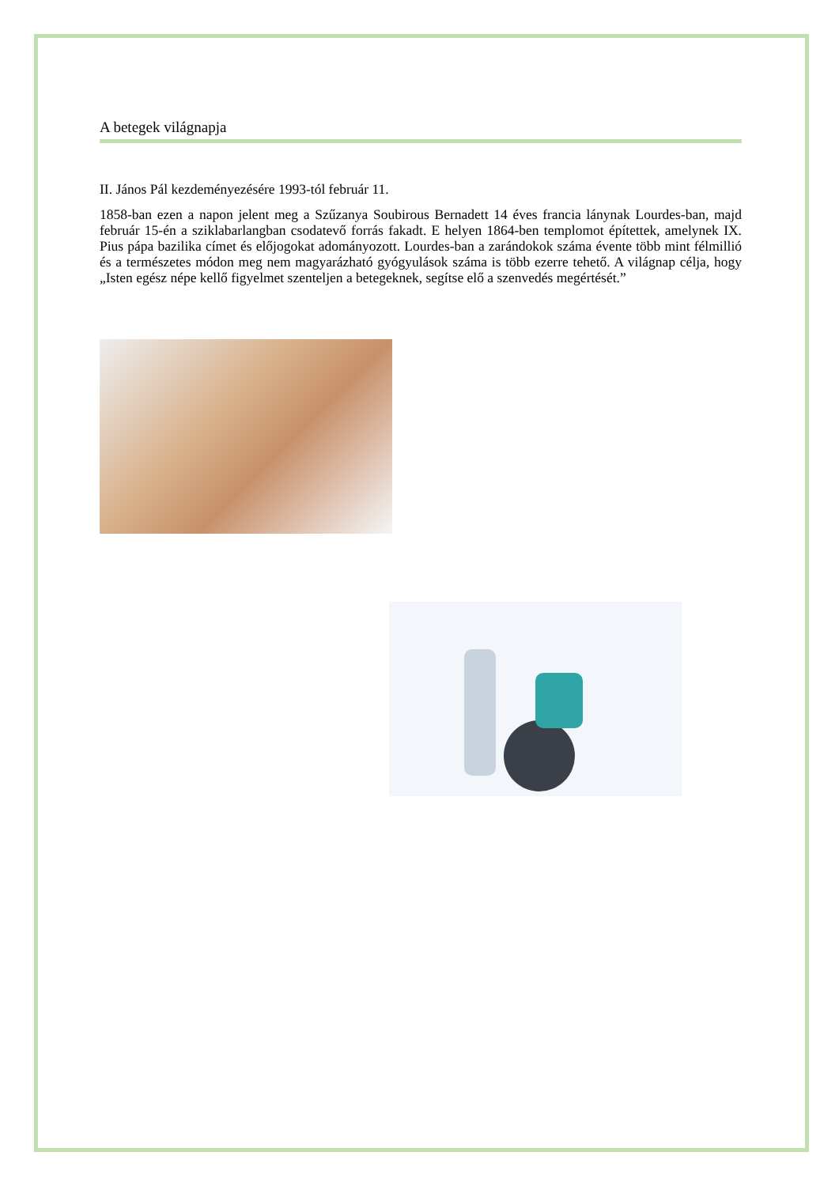A betegek világnapja
II. János Pál kezdeményezésére 1993-tól február 11.
1858-ban ezen a napon jelent meg a Szűzanya Soubirous Bernadett 14 éves francia lánynak Lourdes-ban, majd február 15-én a sziklabarlangban csodatevő forrás fakadt. E helyen 1864-ben templomot építettek, amelynek IX. Pius pápa bazilika címet és előjogokat adományozott. Lourdes-ban a zarándokok száma évente több mint félmillió és a természetes módon meg nem magyarázható gyógyulások száma is több ezerre tehető. A világnap célja, hogy „Isten egész népe kellő figyelmet szenteljen a betegeknek, segítse elő a szenvedés megértését.”